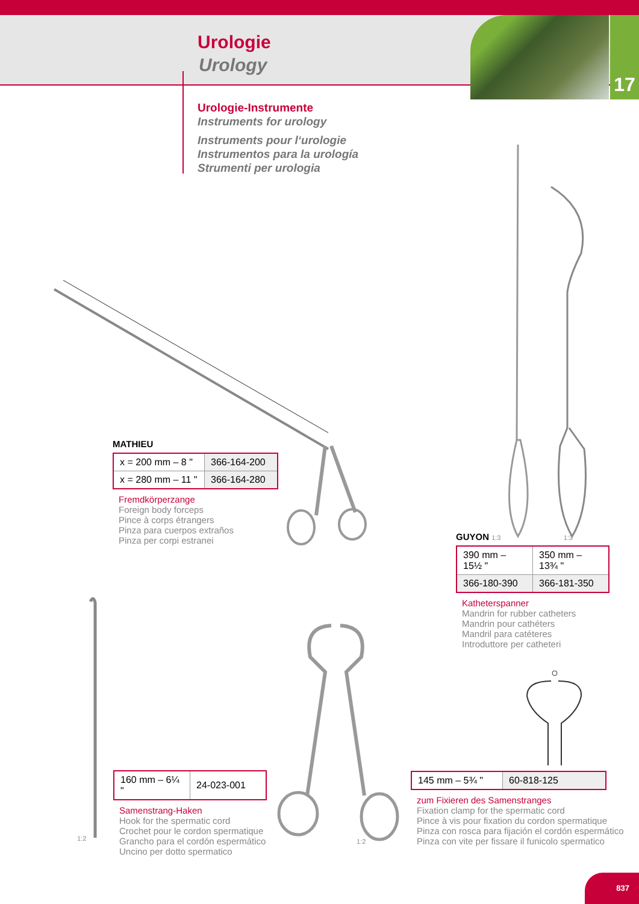Urologie
Urology
17
Urologie-Instrumente
Instruments for urology
Instruments pour l‘urologie
Instrumentos para la urología
Strumenti per urologia
MATHIEU
| x = 200 mm – 8 " | 366-164-200 |
| x = 280 mm – 11 " | 366-164-280 |
Fremdkörperzange
Foreign body forceps
Pince à corps étrangers
Pinza para cuerpos extraños
Pinza per corpi estranei
GUYON 1:3 1:3
| 390 mm – 15½ " | 350 mm – 13¾ " |
| 366-180-390 | 366-181-350 |
Katheterspanner
Mandrin for rubber catheters
Mandrin pour cathéters
Mandril para catéteres
Introduttore per catheteri
1:2
| 160 mm – 6¼ " | 24-023-001 |
Samenstrang-Haken
Hook for the spermatic cord
Crochet pour le cordon spermatique
Grancho para el cordón espermático
Uncino per dotto spermatico
1:2
| 145 mm – 5¾ " | 60-818-125 |
zum Fixieren des Samenstranges
Fixation clamp for the spermatic cord
Pince à vis pour fixation du cordon spermatique
Pinza con rosca para fijación el cordón espermático
Pinza con vite per fissare il funicolo spermatico
837